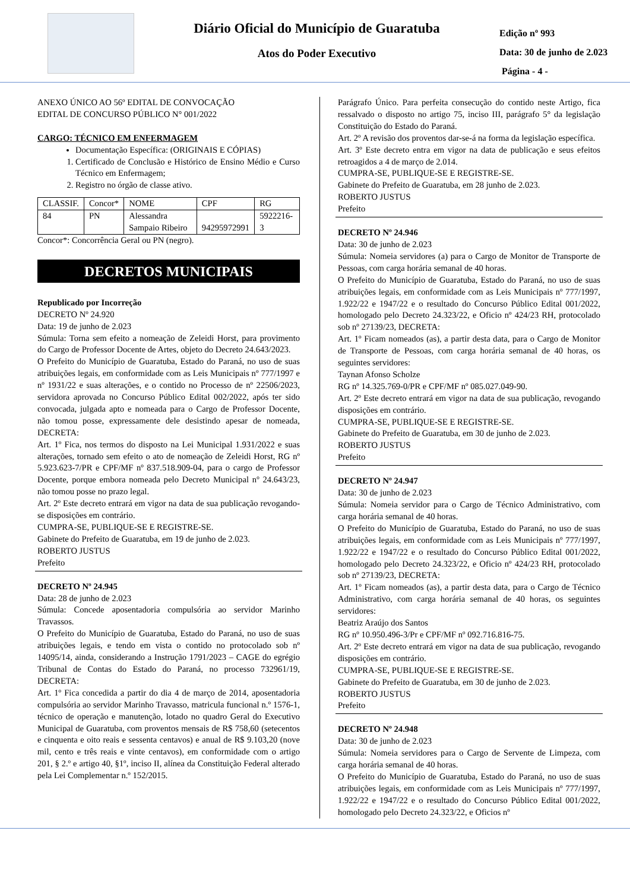Diário Oficial do Município de Guaratuba
Atos do Poder Executivo
Edição nº 993
Data: 30 de junho de 2.023
Página - 4 -
ANEXO ÚNICO AO 56º EDITAL DE CONVOCAÇÃO
EDITAL DE CONCURSO PÚBLICO N° 001/2022
CARGO: TÉCNICO EM ENFERMAGEM
Documentação Específica: (ORIGINAIS E CÓPIAS)
1. Certificado de Conclusão e Histórico de Ensino Médio e Curso Técnico em Enfermagem;
2. Registro no órgão de classe ativo.
| CLASSIF. | Concor* | NOME | CPF | RG |
| 84 | PN | Alessandra Sampaio Ribeiro | 94295972991 | 5922216-3 |
Concor*: Concorrência Geral ou PN (negro).
DECRETOS MUNICIPAIS
Republicado por Incorreção
DECRETO Nº 24.920
Data: 19 de junho de 2.023
Súmula: Torna sem efeito a nomeação de Zeleidi Horst, para provimento do Cargo de Professor Docente de Artes, objeto do Decreto 24.643/2023.
O Prefeito do Município de Guaratuba, Estado do Paraná, no uso de suas atribuições legais, em conformidade com as Leis Municipais nº 777/1997 e nº 1931/22 e suas alterações, e o contido no Processo de nº 22506/2023, servidora aprovada no Concurso Público Edital 002/2022, após ter sido convocada, julgada apto e nomeada para o Cargo de Professor Docente, não tomou posse, expressamente dele desistindo apesar de nomeada, DECRETA:
Art. 1º Fica, nos termos do disposto na Lei Municipal 1.931/2022 e suas alterações, tornado sem efeito o ato de nomeação de Zeleidi Horst, RG nº 5.923.623-7/PR e CPF/MF nº 837.518.909-04, para o cargo de Professor Docente, porque embora nomeada pelo Decreto Municipal nº 24.643/23, não tomou posse no prazo legal.
Art. 2º Este decreto entrará em vigor na data de sua publicação revogando-se disposições em contrário.
CUMPRA-SE, PUBLIQUE-SE E REGISTRE-SE.
Gabinete do Prefeito de Guaratuba, em 19 de junho de 2.023.
ROBERTO JUSTUS
Prefeito
DECRETO Nº 24.945
Data: 28 de junho de 2.023
Súmula: Concede aposentadoria compulsória ao servidor Marinho Travassos.
O Prefeito do Município de Guaratuba, Estado do Paraná, no uso de suas atribuições legais, e tendo em vista o contido no protocolado sob nº 14095/14, ainda, considerando a Instrução 1791/2023 – CAGE do egrégio Tribunal de Contas do Estado do Paraná, no processo 732961/19, DECRETA:
Art. 1º Fica concedida a partir do dia 4 de março de 2014, aposentadoria compulsória ao servidor Marinho Travasso, matricula funcional n.º 1576-1, técnico de operação e manutenção, lotado no quadro Geral do Executivo Municipal de Guaratuba, com proventos mensais de R$ 758,60 (setecentos e cinquenta e oito reais e sessenta centavos) e anual de R$ 9.103,20 (nove mil, cento e três reais e vinte centavos), em conformidade com o artigo 201, § 2.º e artigo 40, §1º, inciso II, alínea da Constituição Federal alterado pela Lei Complementar n.º 152/2015.
Parágrafo Único. Para perfeita consecução do contido neste Artigo, fica ressalvado o disposto no artigo 75, inciso III, parágrafo 5° da legislação Constituição do Estado do Paraná.
Art. 2º A revisão dos proventos dar-se-á na forma da legislação específica.
Art. 3º Este decreto entra em vigor na data de publicação e seus efeitos retroagidos a 4 de março de 2.014.
CUMPRA-SE, PUBLIQUE-SE E REGISTRE-SE.
Gabinete do Prefeito de Guaratuba, em 28 junho de 2.023.
ROBERTO JUSTUS
Prefeito
DECRETO Nº 24.946
Data: 30 de junho de 2.023
Súmula: Nomeia servidores (a) para o Cargo de Monitor de Transporte de Pessoas, com carga horária semanal de 40 horas.
O Prefeito do Município de Guaratuba, Estado do Paraná, no uso de suas atribuições legais, em conformidade com as Leis Municipais nº 777/1997, 1.922/22 e 1947/22 e o resultado do Concurso Público Edital 001/2022, homologado pelo Decreto 24.323/22, e Oficio nº 424/23 RH, protocolado sob nº 27139/23, DECRETA:
Art. 1º Ficam nomeados (as), a partir desta data, para o Cargo de Monitor de Transporte de Pessoas, com carga horária semanal de 40 horas, os seguintes servidores:
Taynan Afonso Scholze
RG nº 14.325.769-0/PR e CPF/MF nº 085.027.049-90.
Art. 2º Este decreto entrará em vigor na data de sua publicação, revogando disposições em contrário.
CUMPRA-SE, PUBLIQUE-SE E REGISTRE-SE.
Gabinete do Prefeito de Guaratuba, em 30 de junho de 2.023.
ROBERTO JUSTUS
Prefeito
DECRETO Nº 24.947
Data: 30 de junho de 2.023
Súmula: Nomeia servidor para o Cargo de Técnico Administrativo, com carga horária semanal de 40 horas.
O Prefeito do Município de Guaratuba, Estado do Paraná, no uso de suas atribuições legais, em conformidade com as Leis Municipais nº 777/1997, 1.922/22 e 1947/22 e o resultado do Concurso Público Edital 001/2022, homologado pelo Decreto 24.323/22, e Oficio nº 424/23 RH, protocolado sob nº 27139/23, DECRETA:
Art. 1º Ficam nomeados (as), a partir desta data, para o Cargo de Técnico Administrativo, com carga horária semanal de 40 horas, os seguintes servidores:
Beatriz Araújo dos Santos
RG nº 10.950.496-3/Pr e CPF/MF nº 092.716.816-75.
Art. 2º Este decreto entrará em vigor na data de sua publicação, revogando disposições em contrário.
CUMPRA-SE, PUBLIQUE-SE E REGISTRE-SE.
Gabinete do Prefeito de Guaratuba, em 30 de junho de 2.023.
ROBERTO JUSTUS
Prefeito
DECRETO Nº 24.948
Data: 30 de junho de 2.023
Súmula: Nomeia servidores para o Cargo de Servente de Limpeza, com carga horária semanal de 40 horas.
O Prefeito do Município de Guaratuba, Estado do Paraná, no uso de suas atribuições legais, em conformidade com as Leis Municipais nº 777/1997, 1.922/22 e 1947/22 e o resultado do Concurso Público Edital 001/2022, homologado pelo Decreto 24.323/22, e Oficios nº